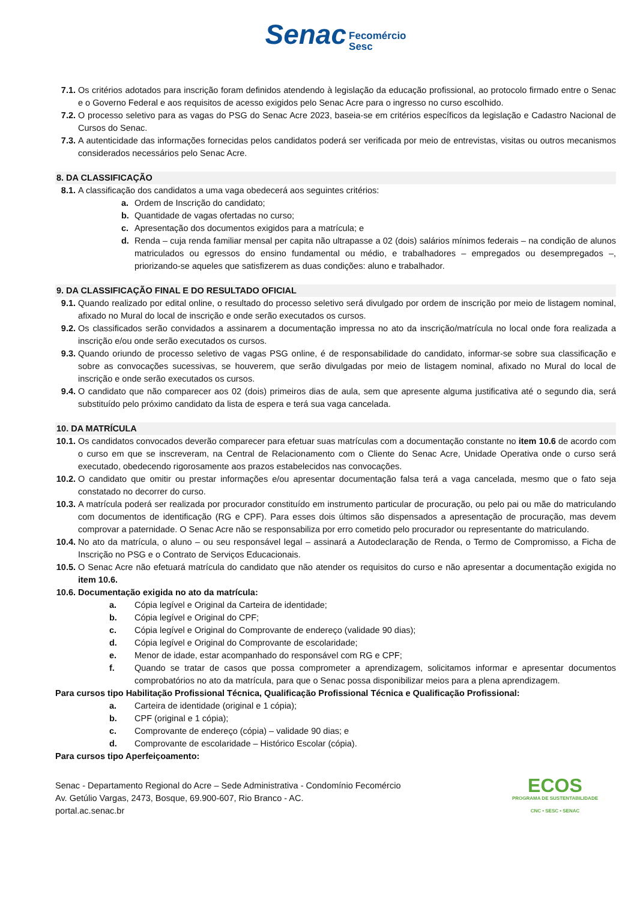Senac Fecomércio
Sesc
7.1. Os critérios adotados para inscrição foram definidos atendendo à legislação da educação profissional, ao protocolo firmado entre o Senac e o Governo Federal e aos requisitos de acesso exigidos pelo Senac Acre para o ingresso no curso escolhido.
7.2. O processo seletivo para as vagas do PSG do Senac Acre 2023, baseia-se em critérios específicos da legislação e Cadastro Nacional de Cursos do Senac.
7.3. A autenticidade das informações fornecidas pelos candidatos poderá ser verificada por meio de entrevistas, visitas ou outros mecanismos considerados necessários pelo Senac Acre.
8. DA CLASSIFICAÇÃO
8.1. A classificação dos candidatos a uma vaga obedecerá aos seguintes critérios:
a. Ordem de Inscrição do candidato;
b. Quantidade de vagas ofertadas no curso;
c. Apresentação dos documentos exigidos para a matrícula; e
d. Renda – cuja renda familiar mensal per capita não ultrapasse a 02 (dois) salários mínimos federais – na condição de alunos matriculados ou egressos do ensino fundamental ou médio, e trabalhadores – empregados ou desempregados –, priorizando-se aqueles que satisfizerem as duas condições: aluno e trabalhador.
9. DA CLASSIFICAÇÃO FINAL E DO RESULTADO OFICIAL
9.1. Quando realizado por edital online, o resultado do processo seletivo será divulgado por ordem de inscrição por meio de listagem nominal, afixado no Mural do local de inscrição e onde serão executados os cursos.
9.2. Os classificados serão convidados a assinarem a documentação impressa no ato da inscrição/matrícula no local onde fora realizada a inscrição e/ou onde serão executados os cursos.
9.3. Quando oriundo de processo seletivo de vagas PSG online, é de responsabilidade do candidato, informar-se sobre sua classificação e sobre as convocações sucessivas, se houverem, que serão divulgadas por meio de listagem nominal, afixado no Mural do local de inscrição e onde serão executados os cursos.
9.4. O candidato que não comparecer aos 02 (dois) primeiros dias de aula, sem que apresente alguma justificativa até o segundo dia, será substituído pelo próximo candidato da lista de espera e terá sua vaga cancelada.
10. DA MATRÍCULA
10.1. Os candidatos convocados deverão comparecer para efetuar suas matrículas com a documentação constante no item 10.6 de acordo com o curso em que se inscreveram, na Central de Relacionamento com o Cliente do Senac Acre, Unidade Operativa onde o curso será executado, obedecendo rigorosamente aos prazos estabelecidos nas convocações.
10.2. O candidato que omitir ou prestar informações e/ou apresentar documentação falsa terá a vaga cancelada, mesmo que o fato seja constatado no decorrer do curso.
10.3. A matrícula poderá ser realizada por procurador constituído em instrumento particular de procuração, ou pelo pai ou mãe do matriculando com documentos de identificação (RG e CPF). Para esses dois últimos são dispensados a apresentação de procuração, mas devem comprovar a paternidade. O Senac Acre não se responsabiliza por erro cometido pelo procurador ou representante do matriculando.
10.4. No ato da matrícula, o aluno – ou seu responsável legal – assinará a Autodeclaração de Renda, o Termo de Compromisso, a Ficha de Inscrição no PSG e o Contrato de Serviços Educacionais.
10.5. O Senac Acre não efetuará matrícula do candidato que não atender os requisitos do curso e não apresentar a documentação exigida no item 10.6.
10.6. Documentação exigida no ato da matrícula:
a. Cópia legível e Original da Carteira de identidade;
b. Cópia legível e Original do CPF;
c. Cópia legível e Original do Comprovante de endereço (validade 90 dias);
d. Cópia legível e Original do Comprovante de escolaridade;
e. Menor de idade, estar acompanhado do responsável com RG e CPF;
f. Quando se tratar de casos que possa comprometer a aprendizagem, solicitamos informar e apresentar documentos comprobatórios no ato da matrícula, para que o Senac possa disponibilizar meios para a plena aprendizagem.
Para cursos tipo Habilitação Profissional Técnica, Qualificação Profissional Técnica e Qualificação Profissional:
a. Carteira de identidade (original e 1 cópia);
b. CPF (original e 1 cópia);
c. Comprovante de endereço (cópia) – validade 90 dias; e
d. Comprovante de escolaridade – Histórico Escolar (cópia).
Para cursos tipo Aperfeiçoamento:
Senac - Departamento Regional do Acre – Sede Administrativa - Condomínio Fecomércio
Av. Getúlio Vargas, 2473, Bosque, 69.900-607, Rio Branco - AC.
portal.ac.senac.br
ECOS
PROGRAMA DE SUSTENTABILIDADE
CNC • SESC • SENAC